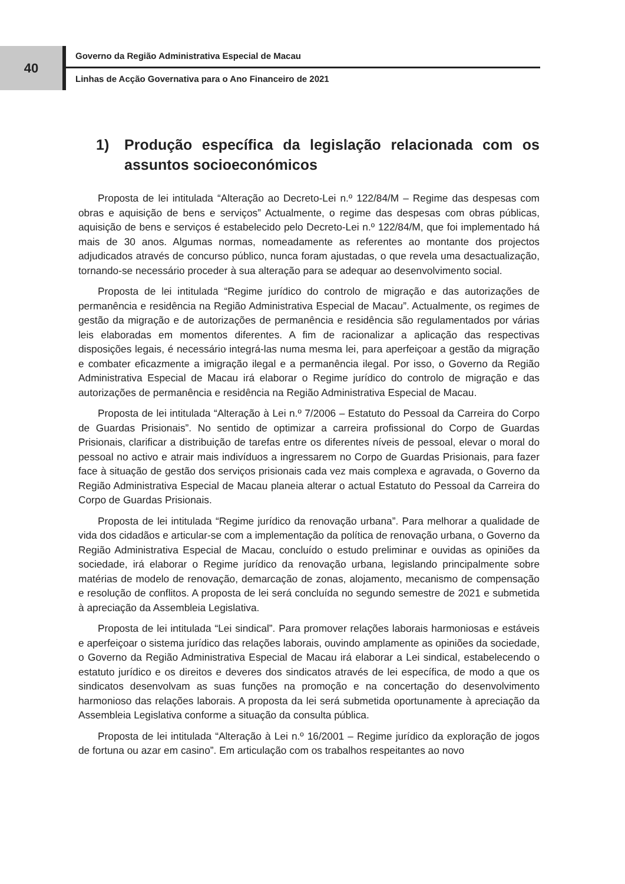40
Governo da Região Administrativa Especial de Macau
Linhas de Acção Governativa para o Ano Financeiro de 2021
1) Produção específica da legislação relacionada com os assuntos socioeconómicos
Proposta de lei intitulada “Alteração ao Decreto-Lei n.º 122/84/M – Regime das despesas com obras e aquisição de bens e serviços” Actualmente, o regime das despesas com obras públicas, aquisição de bens e serviços é estabelecido pelo Decreto-Lei n.º 122/84/M, que foi implementado há mais de 30 anos. Algumas normas, nomeadamente as referentes ao montante dos projectos adjudicados através de concurso público, nunca foram ajustadas, o que revela uma desactualização, tornando-se necessário proceder à sua alteração para se adequar ao desenvolvimento social.
Proposta de lei intitulada “Regime jurídico do controlo de migração e das autorizações de permanência e residência na Região Administrativa Especial de Macau”. Actualmente, os regimes de gestão da migração e de autorizações de permanência e residência são regulamentados por várias leis elaboradas em momentos diferentes. A fim de racionalizar a aplicação das respectivas disposições legais, é necessário integrá-las numa mesma lei, para aperfeiçoar a gestão da migração e combater eficazmente a imigração ilegal e a permanência ilegal. Por isso, o Governo da Região Administrativa Especial de Macau irá elaborar o Regime jurídico do controlo de migração e das autorizações de permanência e residência na Região Administrativa Especial de Macau.
Proposta de lei intitulada “Alteração à Lei n.º 7/2006 – Estatuto do Pessoal da Carreira do Corpo de Guardas Prisionais”. No sentido de optimizar a carreira profissional do Corpo de Guardas Prisionais, clarificar a distribuição de tarefas entre os diferentes níveis de pessoal, elevar o moral do pessoal no activo e atrair mais indivíduos a ingressarem no Corpo de Guardas Prisionais, para fazer face à situação de gestão dos serviços prisionais cada vez mais complexa e agravada, o Governo da Região Administrativa Especial de Macau planeia alterar o actual Estatuto do Pessoal da Carreira do Corpo de Guardas Prisionais.
Proposta de lei intitulada “Regime jurídico da renovação urbana”. Para melhorar a qualidade de vida dos cidadãos e articular-se com a implementação da política de renovação urbana, o Governo da Região Administrativa Especial de Macau, concluído o estudo preliminar e ouvidas as opiniões da sociedade, irá elaborar o Regime jurídico da renovação urbana, legislando principalmente sobre matérias de modelo de renovação, demarcação de zonas, alojamento, mecanismo de compensação e resolução de conflitos. A proposta de lei será concluída no segundo semestre de 2021 e submetida à apreciação da Assembleia Legislativa.
Proposta de lei intitulada “Lei sindical”. Para promover relações laborais harmoniosas e estáveis e aperfeiçoar o sistema jurídico das relações laborais, ouvindo amplamente as opiniões da sociedade, o Governo da Região Administrativa Especial de Macau irá elaborar a Lei sindical, estabelecendo o estatuto jurídico e os direitos e deveres dos sindicatos através de lei específica, de modo a que os sindicatos desenvolvam as suas funções na promoção e na concertação do desenvolvimento harmonioso das relações laborais. A proposta da lei será submetida oportunamente à apreciação da Assembleia Legislativa conforme a situação da consulta pública.
Proposta de lei intitulada “Alteração à Lei n.º 16/2001 – Regime jurídico da exploração de jogos de fortuna ou azar em casino”. Em articulação com os trabalhos respeitantes ao novo